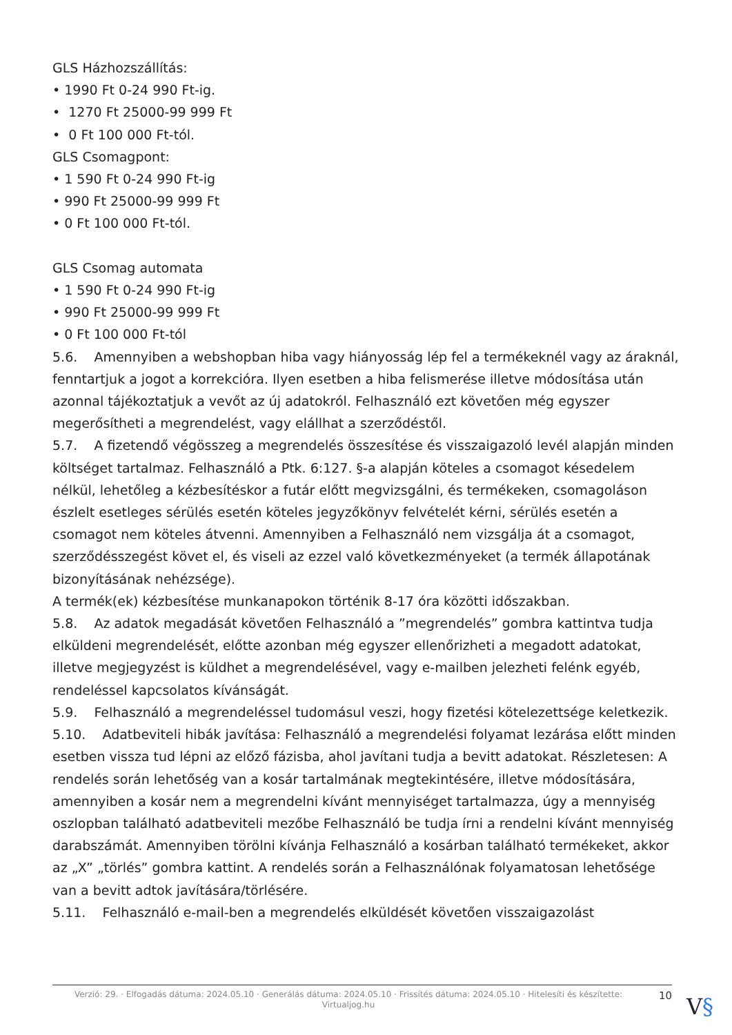GLS Házhozszállítás:
• 1990 Ft 0-24 990 Ft-ig.
• 1270 Ft 25000-99 999 Ft
• 0 Ft 100 000 Ft-tól.
GLS Csomagpont:
• 1 590 Ft 0-24 990 Ft-ig
• 990 Ft 25000-99 999 Ft
• 0 Ft 100 000 Ft-tól.
GLS Csomag automata
• 1 590 Ft 0-24 990 Ft-ig
• 990 Ft 25000-99 999 Ft
• 0 Ft 100 000 Ft-tól
5.6. Amennyiben a webshopban hiba vagy hiányosság lép fel a termékeknél vagy az áraknál, fenntartjuk a jogot a korrekcióra. Ilyen esetben a hiba felismerése illetve módosítása után azonnal tájékoztatjuk a vevőt az új adatokról. Felhasználó ezt követően még egyszer megerősítheti a megrendelést, vagy elállhat a szerződéstől.
5.7. A fizetendő végösszeg a megrendelés összesítése és visszaigazoló levél alapján minden költséget tartalmaz. Felhasználó a Ptk. 6:127. §-a alapján köteles a csomagot késedelem nélkül, lehetőleg a kézbesítéskor a futár előtt megvizsgálni, és termékeken, csomagoláson észlelt esetleges sérülés esetén köteles jegyzőkönyv felvételét kérni, sérülés esetén a csomagot nem köteles átvenni. Amennyiben a Felhasználó nem vizsgálja át a csomagot, szerződésszegést követ el, és viseli az ezzel való következményeket (a termék állapotának bizonyításának nehézsége).
A termék(ek) kézbesítése munkanapokon történik 8-17 óra közötti időszakban.
5.8. Az adatok megadását követően Felhasználó a ”megrendelés” gombra kattintva tudja elküldeni megrendelését, előtte azonban még egyszer ellenőrizheti a megadott adatokat, illetve megjegyzést is küldhet a megrendelésével, vagy e-mailben jelezheti felénk egyéb, rendeléssel kapcsolatos kívánságát.
5.9. Felhasználó a megrendeléssel tudomásul veszi, hogy fizetési kötelezettsége keletkezik.
5.10. Adatbeviteli hibák javítása: Felhasználó a megrendelési folyamat lezárása előtt minden esetben vissza tud lépni az előző fázisba, ahol javítani tudja a bevitt adatokat. Részletesen: A rendelés során lehetőség van a kosár tartalmának megtekintésére, illetve módosítására, amennyiben a kosár nem a megrendelni kívánt mennyiséget tartalmazza, úgy a mennyiség oszlopban található adatbeviteli mezőbe Felhasználó be tudja írni a rendelni kívánt mennyiség darabszámát. Amennyiben törölni kívánja Felhasználó a kosárban található termékeket, akkor az „X” „törlés” gombra kattint. A rendelés során a Felhasználónak folyamatosan lehetősége van a bevitt adtok javítására/törlésére.
5.11. Felhasználó e-mail-ben a megrendelés elküldését követően visszaigazolást
Verzió: 29. · Elfogadás dátuma: 2024.05.10 · Generálás dátuma: 2024.05.10 · Frissítés dátuma: 2024.05.10 · Hitelesíti és készítette: Virtualjog.hu
10
V§